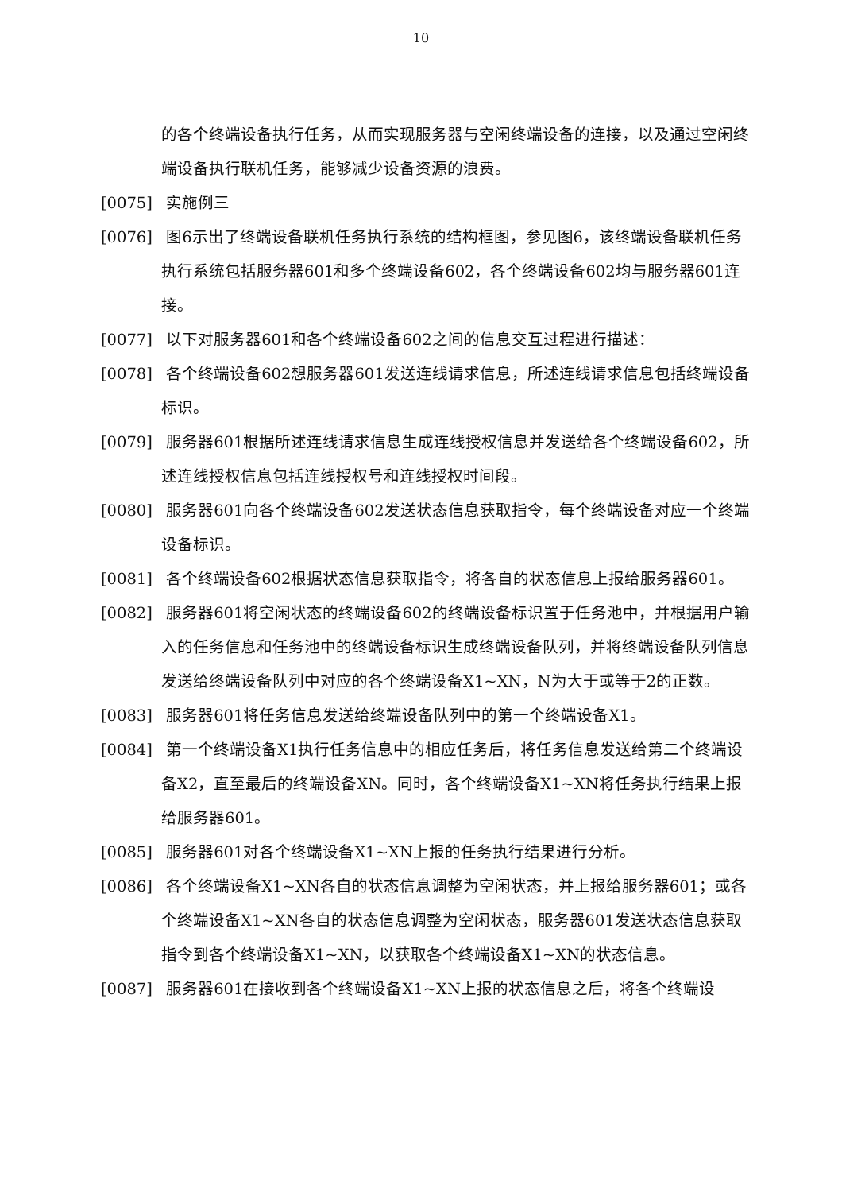10
的各个终端设备执行任务，从而实现服务器与空闲终端设备的连接，以及通过空闲终端设备执行联机任务，能够减少设备资源的浪费。
[0075] 实施例三
[0076] 图6示出了终端设备联机任务执行系统的结构框图，参见图6，该终端设备联机任务执行系统包括服务器601和多个终端设备602，各个终端设备602均与服务器601连接。
[0077] 以下对服务器601和各个终端设备602之间的信息交互过程进行描述：
[0078] 各个终端设备602想服务器601发送连线请求信息，所述连线请求信息包括终端设备标识。
[0079] 服务器601根据所述连线请求信息生成连线授权信息并发送给各个终端设备602，所述连线授权信息包括连线授权号和连线授权时间段。
[0080] 服务器601向各个终端设备602发送状态信息获取指令，每个终端设备对应一个终端设备标识。
[0081] 各个终端设备602根据状态信息获取指令，将各自的状态信息上报给服务器601。
[0082] 服务器601将空闲状态的终端设备602的终端设备标识置于任务池中，并根据用户输入的任务信息和任务池中的终端设备标识生成终端设备队列，并将终端设备队列信息发送给终端设备队列中对应的各个终端设备X1~XN，N为大于或等于2的正数。
[0083] 服务器601将任务信息发送给终端设备队列中的第一个终端设备X1。
[0084] 第一个终端设备X1执行任务信息中的相应任务后，将任务信息发送给第二个终端设备X2，直至最后的终端设备XN。同时，各个终端设备X1~XN将任务执行结果上报给服务器601。
[0085] 服务器601对各个终端设备X1~XN上报的任务执行结果进行分析。
[0086] 各个终端设备X1~XN各自的状态信息调整为空闲状态，并上报给服务器601；或各个终端设备X1~XN各自的状态信息调整为空闲状态，服务器601发送状态信息获取指令到各个终端设备X1~XN，以获取各个终端设备X1~XN的状态信息。
[0087] 服务器601在接收到各个终端设备X1~XN上报的状态信息之后，将各个终端设